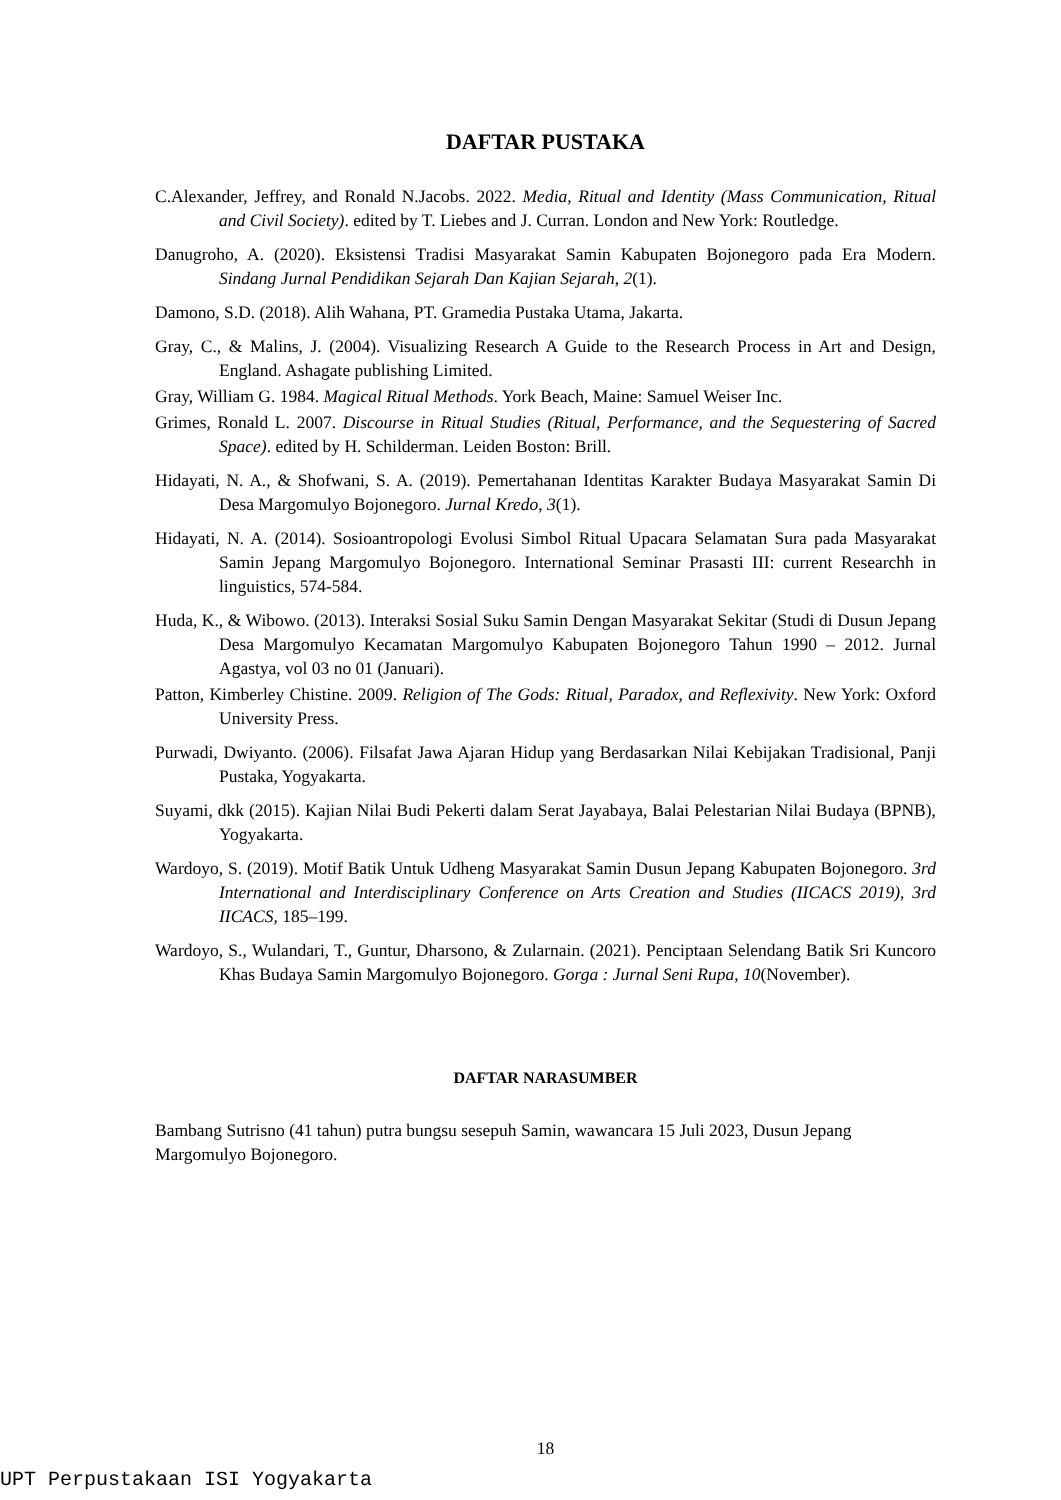DAFTAR PUSTAKA
C.Alexander, Jeffrey, and Ronald N.Jacobs. 2022. Media, Ritual and Identity (Mass Communication, Ritual and Civil Society). edited by T. Liebes and J. Curran. London and New York: Routledge.
Danugroho, A. (2020). Eksistensi Tradisi Masyarakat Samin Kabupaten Bojonegoro pada Era Modern. Sindang Jurnal Pendidikan Sejarah Dan Kajian Sejarah, 2(1).
Damono, S.D. (2018). Alih Wahana, PT. Gramedia Pustaka Utama, Jakarta.
Gray, C., & Malins, J. (2004). Visualizing Research A Guide to the Research Process in Art and Design, England. Ashagate publishing Limited.
Gray, William G. 1984. Magical Ritual Methods. York Beach, Maine: Samuel Weiser Inc.
Grimes, Ronald L. 2007. Discourse in Ritual Studies (Ritual, Performance, and the Sequestering of Sacred Space). edited by H. Schilderman. Leiden Boston: Brill.
Hidayati, N. A., & Shofwani, S. A. (2019). Pemertahanan Identitas Karakter Budaya Masyarakat Samin Di Desa Margomulyo Bojonegoro. Jurnal Kredo, 3(1).
Hidayati, N. A. (2014). Sosioantropologi Evolusi Simbol Ritual Upacara Selamatan Sura pada Masyarakat Samin Jepang Margomulyo Bojonegoro. International Seminar Prasasti III: current Researchh in linguistics, 574-584.
Huda, K., & Wibowo. (2013). Interaksi Sosial Suku Samin Dengan Masyarakat Sekitar (Studi di Dusun Jepang Desa Margomulyo Kecamatan Margomulyo Kabupaten Bojonegoro Tahun 1990 – 2012. Jurnal Agastya, vol 03 no 01 (Januari).
Patton, Kimberley Chistine. 2009. Religion of The Gods: Ritual, Paradox, and Reflexivity. New York: Oxford University Press.
Purwadi, Dwiyanto. (2006). Filsafat Jawa Ajaran Hidup yang Berdasarkan Nilai Kebijakan Tradisional, Panji Pustaka, Yogyakarta.
Suyami, dkk (2015). Kajian Nilai Budi Pekerti dalam Serat Jayabaya, Balai Pelestarian Nilai Budaya (BPNB), Yogyakarta.
Wardoyo, S. (2019). Motif Batik Untuk Udheng Masyarakat Samin Dusun Jepang Kabupaten Bojonegoro. 3rd International and Interdisciplinary Conference on Arts Creation and Studies (IICACS 2019), 3rd IICACS, 185–199.
Wardoyo, S., Wulandari, T., Guntur, Dharsono, & Zularnain. (2021). Penciptaan Selendang Batik Sri Kuncoro Khas Budaya Samin Margomulyo Bojonegoro. Gorga : Jurnal Seni Rupa, 10(November).
DAFTAR NARASUMBER
Bambang Sutrisno (41 tahun) putra bungsu sesepuh Samin, wawancara 15 Juli 2023, Dusun Jepang Margomulyo Bojonegoro.
18
UPT Perpustakaan ISI Yogyakarta